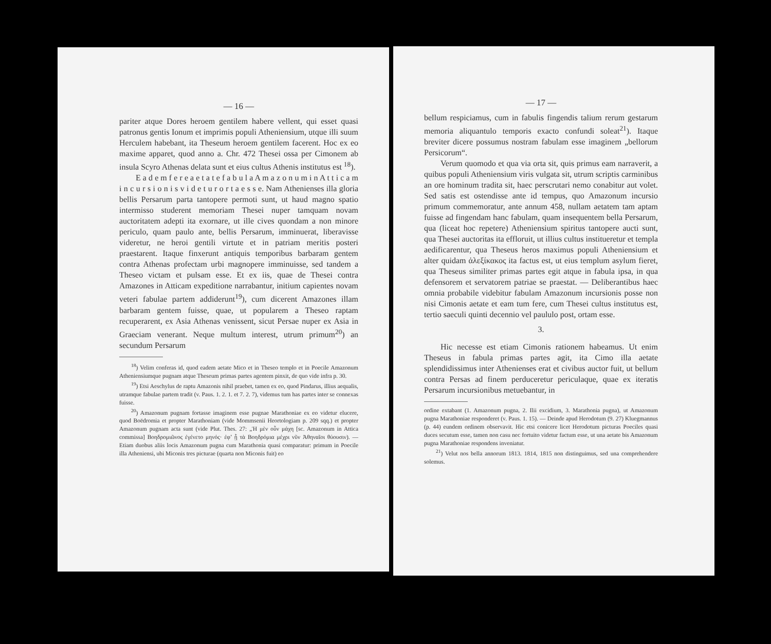— 16 —
pariter atque Dores heroem gentilem habere vellent, qui esset quasi patronus gentis Ionum et imprimis populi Atheniensium, utque illi suum Herculem habebant, ita Theseum heroem gentilem facerent. Hoc ex eo maxime apparet, quod anno a. Chr. 472 Thesei ossa per Cimonem ab insula Scyro Athenas delata sunt et eius cultus Athenis institutus est <sup>18</sup>).
E a d e m f e r e a e t a t e f a b u l a A m a z o n u m i n A t t i c a m i n c u r s i o n i s v i d e t u r o r t a e s s e. Nam Athenienses illa gloria bellis Persarum parta tantopere permoti sunt, ut haud magno spatio intermisso studerent memoriam Thesei nuper tamquam novam auctoritatem adepti ita exornare, ut ille cives quondam a non minore periculo, quam paulo ante, bellis Persarum, imminuerat, liberavisse videretur, ne heroi gentili virtute et in patriam meritis posteri praestarent. Itaque finxerunt antiquis temporibus barbaram gentem contra Athenas profectam urbi magnopere imminuisse, sed tandem a Theseo victam et pulsam esse. Et ex iis, quae de Thesei contra Amazones in Atticam expeditione narrabantur, initium capientes novam veteri fabulae partem addiderunt<sup>19</sup>), cum dicerent Amazones illam barbaram gentem fuisse, quae, ut popularem a Theseo raptam recuperarent, ex Asia Athenas venissent, sicut Persae nuper ex Asia in Graeciam venerant. Neque multum interest, utrum primum<sup>20</sup>) an secundum Persarum
<sup>18</sup>) Velim conferas id, quod eadem aetate Mico et in Theseo templo et in Poecile Amazonum Atheniensiumque pugnam atque Theseum primas partes agentem pinxit, de quo vide infra p. 30.
<sup>19</sup>) Etsi Aeschylus de raptu Amazonis nihil praebet, tamen ex eo, quod Pindarus, illius aequalis, utramque fabulae partem tradit (v. Paus. 1. 2. 1. et 7. 2. 7), videmus tum has partes inter se connexas fuisse.
<sup>20</sup>) Amazonum pugnam fortasse imaginem esse pugnae Marathoniae ex eo videtur elucere, quod Boëdromia et propter Marathoniam (vide Mommsenii Heortologiam p. 209 sqq.) et propter Amazonum pugnam acta sunt (vide Plut. Thes. 27: „Ἡ μὲν οὖν μάχη [sc. Amazonum in Attica commissa] Βοηδρομιῶνος ἐγένετο μηνός· ἐφ’ ᾗ τὰ Βοηδρόμια μέχρι νῦν Ἀθηναῖοι θύουσιν). — Etiam duobus aliis locis Amazonum pugna cum Marathonia quasi comparatur: primum in Poecile illa Atheniensi, ubi Miconis tres picturae (quarta non Miconis fuit) eo
— 17 —
bellum respiciamus, cum in fabulis fingendis talium rerum gestarum memoria aliquantulo temporis exacto confundi soleat<sup>21</sup>). Itaque breviter dicere possumus nostram fabulam esse imaginem „bellorum Persicorum“.
Verum quomodo et qua via orta sit, quis primus eam narraverit, a quibus populi Atheniensium viris vulgata sit, utrum scriptis carminibus an ore hominum tradita sit, haec perscrutari nemo conabitur aut volet. Sed satis est ostendisse ante id tempus, quo Amazonum incursio primum commemoratur, ante annum 458, nullam aetatem tam aptam fuisse ad fingendam hanc fabulam, quam insequentem bella Persarum, qua (liceat hoc repetere) Atheniensium spiritus tantopere aucti sunt, qua Thesei auctoritas ita effloruit, ut illius cultus institueretur et templa aedificarentur, qua Theseus heros maximus populi Atheniensium et alter quidam ἀλεξίκακος ita factus est, ut eius templum asylum fieret, qua Theseus similiter primas partes egit atque in fabula ipsa, in qua defensorem et servatorem patriae se praestat. — Deliberantibus haec omnia probabile videbitur fabulam Amazonum incursionis posse non nisi Cimonis aetate et eam tum fere, cum Thesei cultus institutus est, tertio saeculi quinti decennio vel paululo post, ortam esse.
3.
Hic necesse est etiam Cimonis rationem habeamus. Ut enim Theseus in fabula primas partes agit, ita Cimo illa aetate splendidissimus inter Athenienses erat et civibus auctor fuit, ut bellum contra Persas ad finem perduceretur periculaque, quae ex iteratis Persarum incursionibus metuebantur, in
ordine extabant (1. Amazonum pugna, 2. Ilii excidium, 3. Marathonia pugna), ut Amazonum pugna Marathoniae responderet (v. Paus. 1. 15). — Deinde apud Herodotum (9. 27) Kluegmannus (p. 44) eundem ordinem observavit. Hic etsi conicere licet Herodotum picturas Poeciles quasi duces secutum esse, tamen non casu nec fortuito videtur factum esse, ut una aetate bis Amazonum pugna Marathoniae respondens inveniatur.
<sup>21</sup>) Velut nos bella annorum 1813. 1814, 1815 non distinguimus, sed una comprehendere solemus.